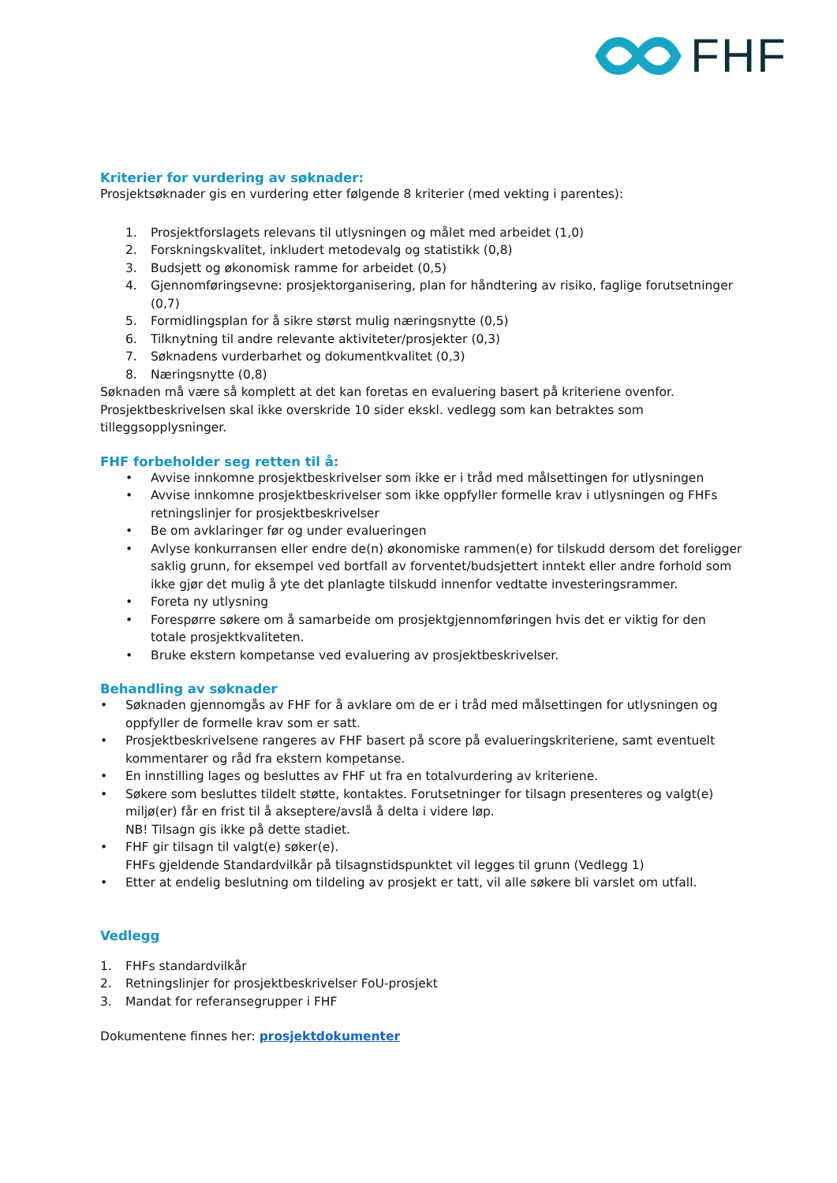FHF
Kriterier for vurdering av søknader:
Prosjektsøknader gis en vurdering etter følgende 8 kriterier (med vekting i parentes):
1. Prosjektforslagets relevans til utlysningen og målet med arbeidet (1,0)
2. Forskningskvalitet, inkludert metodevalg og statistikk (0,8)
3. Budsjett og økonomisk ramme for arbeidet (0,5)
4. Gjennomføringsevne: prosjektorganisering, plan for håndtering av risiko, faglige forutsetninger (0,7)
5. Formidlingsplan for å sikre størst mulig næringsnytte (0,5)
6. Tilknytning til andre relevante aktiviteter/prosjekter (0,3)
7. Søknadens vurderbarhet og dokumentkvalitet (0,3)
8. Næringsnytte (0,8)
Søknaden må være så komplett at det kan foretas en evaluering basert på kriteriene ovenfor. Prosjektbeskrivelsen skal ikke overskride 10 sider ekskl. vedlegg som kan betraktes som tilleggsopplysninger.
FHF forbeholder seg retten til å:
• Avvise innkomne prosjektbeskrivelser som ikke er i tråd med målsettingen for utlysningen
• Avvise innkomne prosjektbeskrivelser som ikke oppfyller formelle krav i utlysningen og FHFs retningslinjer for prosjektbeskrivelser
• Be om avklaringer før og under evalueringen
• Avlyse konkurransen eller endre de(n) økonomiske rammen(e) for tilskudd dersom det foreligger saklig grunn, for eksempel ved bortfall av forventet/budsjettert inntekt eller andre forhold som ikke gjør det mulig å yte det planlagte tilskudd innenfor vedtatte investeringsrammer.
• Foreta ny utlysning
• Forespørre søkere om å samarbeide om prosjektgjennomføringen hvis det er viktig for den totale prosjektkvaliteten.
• Bruke ekstern kompetanse ved evaluering av prosjektbeskrivelser.
Behandling av søknader
• Søknaden gjennomgås av FHF for å avklare om de er i tråd med målsettingen for utlysningen og oppfyller de formelle krav som er satt.
• Prosjektbeskrivelsene rangeres av FHF basert på score på evalueringskriteriene, samt eventuelt kommentarer og råd fra ekstern kompetanse.
• En innstilling lages og besluttes av FHF ut fra en totalvurdering av kriteriene.
• Søkere som besluttes tildelt støtte, kontaktes. Forutsetninger for tilsagn presenteres og valgt(e) miljø(er) får en frist til å akseptere/avslå å delta i videre løp.
NB! Tilsagn gis ikke på dette stadiet.
• FHF gir tilsagn til valgt(e) søker(e).
FHFs gjeldende Standardvilkår på tilsagnstidspunktet vil legges til grunn (Vedlegg 1)
• Etter at endelig beslutning om tildeling av prosjekt er tatt, vil alle søkere bli varslet om utfall.
Vedlegg
1. FHFs standardvilkår
2. Retningslinjer for prosjektbeskrivelser FoU-prosjekt
3. Mandat for referansegrupper i FHF
Dokumentene finnes her: prosjektdokumenter